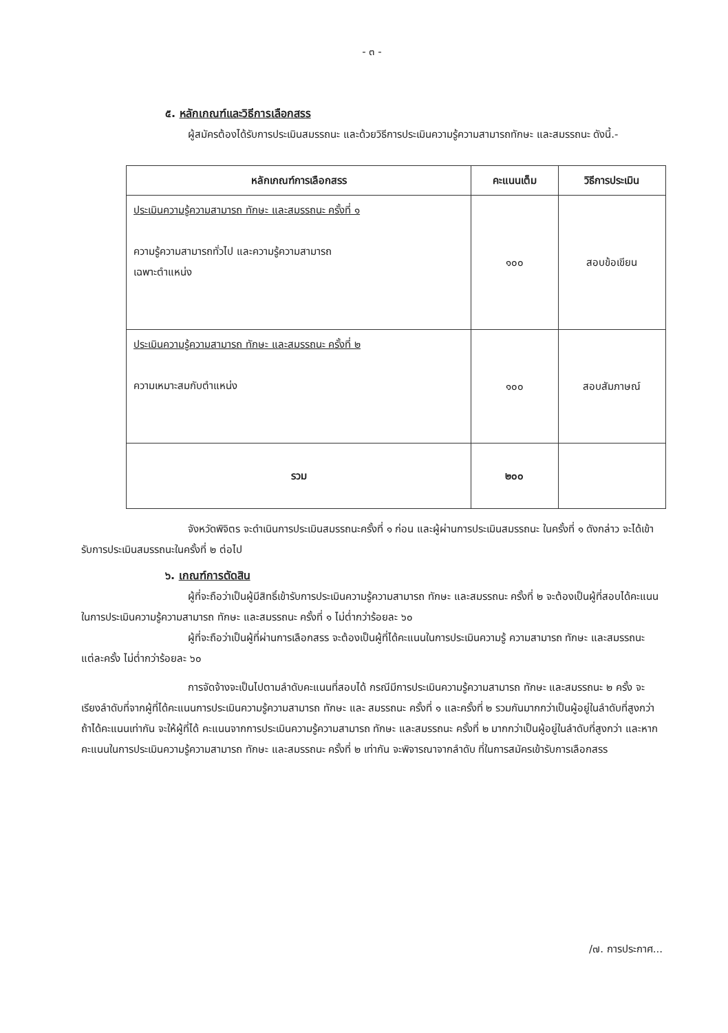- ๓ -
๕. หลักเกณฑ์และวิธีการเลือกสรร
ผู้สมัครต้องได้รับการประเมินสมรรถนะ และด้วยวิธีการประเมินความรู้ความสามารถทักษะ และสมรรถนะ ดังนี้.-
| หลักเกณฑ์การเลือกสรร | คะแนนเต็ม | วิธีการประเมิน |
| --- | --- | --- |
| ประเมินความรู้ความสามารถ ทักษะ และสมรรถนะ ครั้งที่ ๑ ความรู้ความสามารถทั่วไป และความรู้ความสามารถ เฉพาะตำแหน่ง | ๑๐๐ | สอบข้อเขียน |
| ประเมินความรู้ความสามารถ ทักษะ และสมรรถนะ ครั้งที่ ๒ ความเหมาะสมกับตำแหน่ง | ๑๐๐ | สอบสัมภาษณ์ |
| รวม | ๒๐๐ | |
จังหวัดพิจิตร จะดำเนินการประเมินสมรรถนะครั้งที่ ๑ ก่อน และผู้ผ่านการประเมินสมรรถนะ ในครั้งที่ ๑ ดังกล่าว จะได้เข้ารับการประเมินสมรรถนะในครั้งที่ ๒ ต่อไป
๖. เกณฑ์การตัดสิน
ผู้ที่จะถือว่าเป็นผู้มีสิทธิ์เข้ารับการประเมินความรู้ความสามารถ ทักษะ และสมรรถนะ ครั้งที่ ๒ จะต้องเป็นผู้ที่สอบได้คะแนนในการประเมินความรู้ความสามารถ ทักษะ และสมรรถนะ ครั้งที่ ๑ ไม่ต่ำกว่าร้อยละ ๖๐
ผู้ที่จะถือว่าเป็นผู้ที่ผ่านการเลือกสรร จะต้องเป็นผู้ที่ได้คะแนนในการประเมินความรู้ ความสามารถ ทักษะ และสมรรถนะ แต่ละครั้ง ไม่ต่ำกว่าร้อยละ ๖๐
การจัดจ้างจะเป็นไปตามลำดับคะแนนที่สอบได้ กรณีมีการประเมินความรู้ความสามารถ ทักษะ และสมรรถนะ ๒ ครั้ง จะเรียงลำดับที่จากผู้ที่ได้คะแนนการประเมินความรู้ความสามารถ ทักษะ และ สมรรถนะ ครั้งที่ ๑ และครั้งที่ ๒ รวมกันมากกว่าเป็นผู้อยู่ในลำดับที่สูงกว่า ถ้าได้คะแนนเท่ากัน จะให้ผู้ที่ได้ คะแนนจากการประเมินความรู้ความสามารถ ทักษะ และสมรรถนะ ครั้งที่ ๒ มากกว่าเป็นผู้อยู่ในลำดับที่สูงกว่า และหากคะแนนในการประเมินความรู้ความสามารถ ทักษะ และสมรรถนะ ครั้งที่ ๒ เท่ากัน จะพิจารณาจากลำดับ ที่ในการสมัครเข้ารับการเลือกสรร
/๗. การประกาศ...